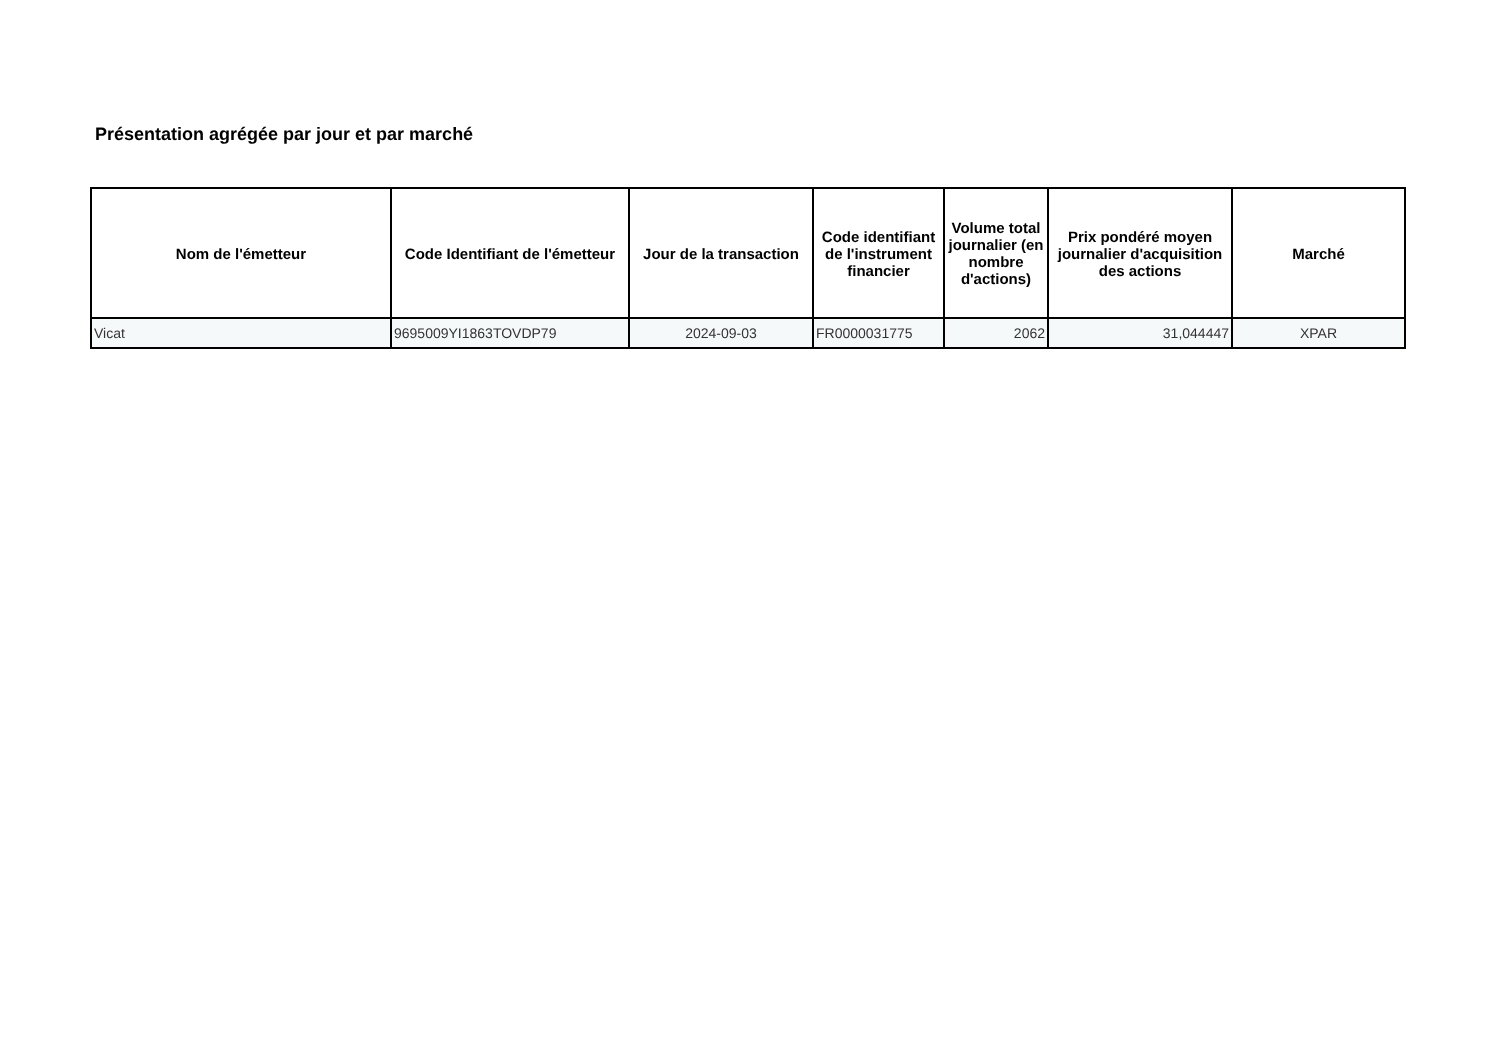Présentation agrégée par jour et par marché
| Nom de l'émetteur | Code Identifiant de l'émetteur | Jour de la transaction | Code identifiant de l'instrument financier | Volume total journalier (en nombre d'actions) | Prix pondéré moyen journalier d'acquisition des actions | Marché |
| --- | --- | --- | --- | --- | --- | --- |
| Vicat | 9695009YI1863TOVDP79 | 2024-09-03 | FR0000031775 | 2062 | 31,044447 | XPAR |